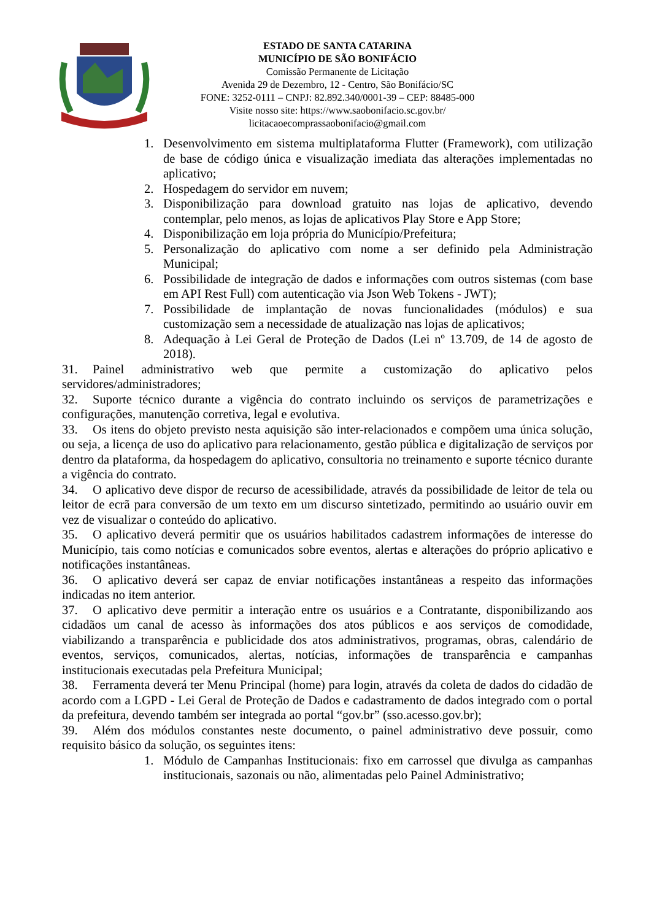ESTADO DE SANTA CATARINA
MUNICÍPIO DE SÃO BONIFÁCIO
Comissão Permanente de Licitação
Avenida 29 de Dezembro, 12 - Centro, São Bonifácio/SC
FONE: 3252-0111 – CNPJ: 82.892.340/0001-39 – CEP: 88485-000
Visite nosso site: https://www.saobonifacio.sc.gov.br/
licitacaoecomprassaobonifacio@gmail.com
1. Desenvolvimento em sistema multiplataforma Flutter (Framework), com utilização de base de código única e visualização imediata das alterações implementadas no aplicativo;
2. Hospedagem do servidor em nuvem;
3. Disponibilização para download gratuito nas lojas de aplicativo, devendo contemplar, pelo menos, as lojas de aplicativos Play Store e App Store;
4. Disponibilização em loja própria do Município/Prefeitura;
5. Personalização do aplicativo com nome a ser definido pela Administração Municipal;
6. Possibilidade de integração de dados e informações com outros sistemas (com base em API Rest Full) com autenticação via Json Web Tokens - JWT);
7. Possibilidade de implantação de novas funcionalidades (módulos) e sua customização sem a necessidade de atualização nas lojas de aplicativos;
8. Adequação à Lei Geral de Proteção de Dados (Lei nº 13.709, de 14 de agosto de 2018).
31. Painel administrativo web que permite a customização do aplicativo pelos servidores/administradores;
32. Suporte técnico durante a vigência do contrato incluindo os serviços de parametrizações e configurações, manutenção corretiva, legal e evolutiva.
33. Os itens do objeto previsto nesta aquisição são inter-relacionados e compõem uma única solução, ou seja, a licença de uso do aplicativo para relacionamento, gestão pública e digitalização de serviços por dentro da plataforma, da hospedagem do aplicativo, consultoria no treinamento e suporte técnico durante a vigência do contrato.
34. O aplicativo deve dispor de recurso de acessibilidade, através da possibilidade de leitor de tela ou leitor de ecrã para conversão de um texto em um discurso sintetizado, permitindo ao usuário ouvir em vez de visualizar o conteúdo do aplicativo.
35. O aplicativo deverá permitir que os usuários habilitados cadastrem informações de interesse do Município, tais como notícias e comunicados sobre eventos, alertas e alterações do próprio aplicativo e notificações instantâneas.
36. O aplicativo deverá ser capaz de enviar notificações instantâneas a respeito das informações indicadas no item anterior.
37. O aplicativo deve permitir a interação entre os usuários e a Contratante, disponibilizando aos cidadãos um canal de acesso às informações dos atos públicos e aos serviços de comodidade, viabilizando a transparência e publicidade dos atos administrativos, programas, obras, calendário de eventos, serviços, comunicados, alertas, notícias, informações de transparência e campanhas institucionais executadas pela Prefeitura Municipal;
38. Ferramenta deverá ter Menu Principal (home) para login, através da coleta de dados do cidadão de acordo com a LGPD - Lei Geral de Proteção de Dados e cadastramento de dados integrado com o portal da prefeitura, devendo também ser integrada ao portal “gov.br” (sso.acesso.gov.br);
39. Além dos módulos constantes neste documento, o painel administrativo deve possuir, como requisito básico da solução, os seguintes itens:
1. Módulo de Campanhas Institucionais: fixo em carrossel que divulga as campanhas institucionais, sazonais ou não, alimentadas pelo Painel Administrativo;